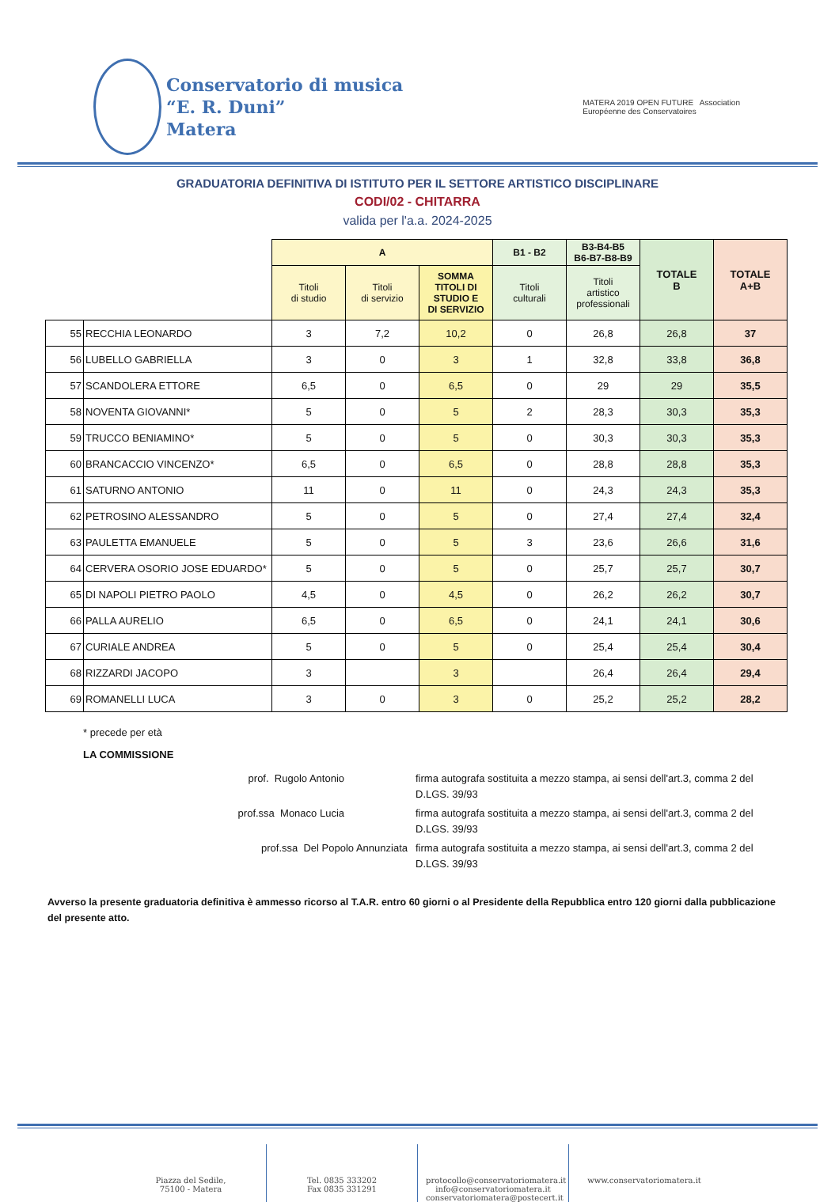Conservatorio di musica
“E. R. Duni”
Matera
MATERA 2019 OPEN FUTURE Association
Européenne des Conservatoires
GRADUATORIA DEFINITIVA DI ISTITUTO PER IL SETTORE ARTISTICO DISCIPLINARE
CODI/02 - CHITARRA
valida per l'a.a. 2024-2025
| | | A | | | B1 - B2 | B3-B4-B5 B6-B7-B8-B9 | TOTALE B | TOTALE A+B |
| --- | --- | --- | --- | --- | --- | --- | --- | --- |
| | | Titoli di studio | Titoli di servizio | SOMMA TITOLI DI STUDIO E DI SERVIZIO | Titoli culturali | Titoli artistico professionali | | |
| 55 | RECCHIA LEONARDO | 3 | 7,2 | 10,2 | 0 | 26,8 | 26,8 | 37 |
| 56 | LUBELLO GABRIELLA | 3 | 0 | 3 | 1 | 32,8 | 33,8 | 36,8 |
| 57 | SCANDOLERA ETTORE | 6,5 | 0 | 6,5 | 0 | 29 | 29 | 35,5 |
| 58 | NOVENTA GIOVANNI* | 5 | 0 | 5 | 2 | 28,3 | 30,3 | 35,3 |
| 59 | TRUCCO BENIAMINO* | 5 | 0 | 5 | 0 | 30,3 | 30,3 | 35,3 |
| 60 | BRANCACCIO VINCENZO* | 6,5 | 0 | 6,5 | 0 | 28,8 | 28,8 | 35,3 |
| 61 | SATURNO ANTONIO | 11 | 0 | 11 | 0 | 24,3 | 24,3 | 35,3 |
| 62 | PETROSINO ALESSANDRO | 5 | 0 | 5 | 0 | 27,4 | 27,4 | 32,4 |
| 63 | PAULETTA EMANUELE | 5 | 0 | 5 | 3 | 23,6 | 26,6 | 31,6 |
| 64 | CERVERA OSORIO JOSE EDUARDO* | 5 | 0 | 5 | 0 | 25,7 | 25,7 | 30,7 |
| 65 | DI NAPOLI PIETRO PAOLO | 4,5 | 0 | 4,5 | 0 | 26,2 | 26,2 | 30,7 |
| 66 | PALLA AURELIO | 6,5 | 0 | 6,5 | 0 | 24,1 | 24,1 | 30,6 |
| 67 | CURIALE ANDREA | 5 | 0 | 5 | 0 | 25,4 | 25,4 | 30,4 |
| 68 | RIZZARDI JACOPO | 3 | | 3 | | 26,4 | 26,4 | 29,4 |
| 69 | ROMANELLI LUCA | 3 | 0 | 3 | 0 | 25,2 | 25,2 | 28,2 |
* precede per età
LA COMMISSIONE
prof. Rugolo Antonio
firma autografa sostituita a mezzo stampa, ai sensi dell'art.3, comma 2 del D.LGS. 39/93
prof.ssa Monaco Lucia
firma autografa sostituita a mezzo stampa, ai sensi dell'art.3, comma 2 del D.LGS. 39/93
prof.ssa Del Popolo Annunziata
firma autografa sostituita a mezzo stampa, ai sensi dell'art.3, comma 2 del D.LGS. 39/93
Avverso la presente graduatoria definitiva è ammesso ricorso al T.A.R. entro 60 giorni o al Presidente della Repubblica entro 120 giorni dalla pubblicazione del presente atto.
Piazza del Sedile,
75100 - Matera
Tel. 0835 333202
Fax 0835 331291
protocollo@conservatoriomatera.it
info@conservatoriomatera.it
conservatoriomatera@postecert.it
www.conservatoriomatera.it